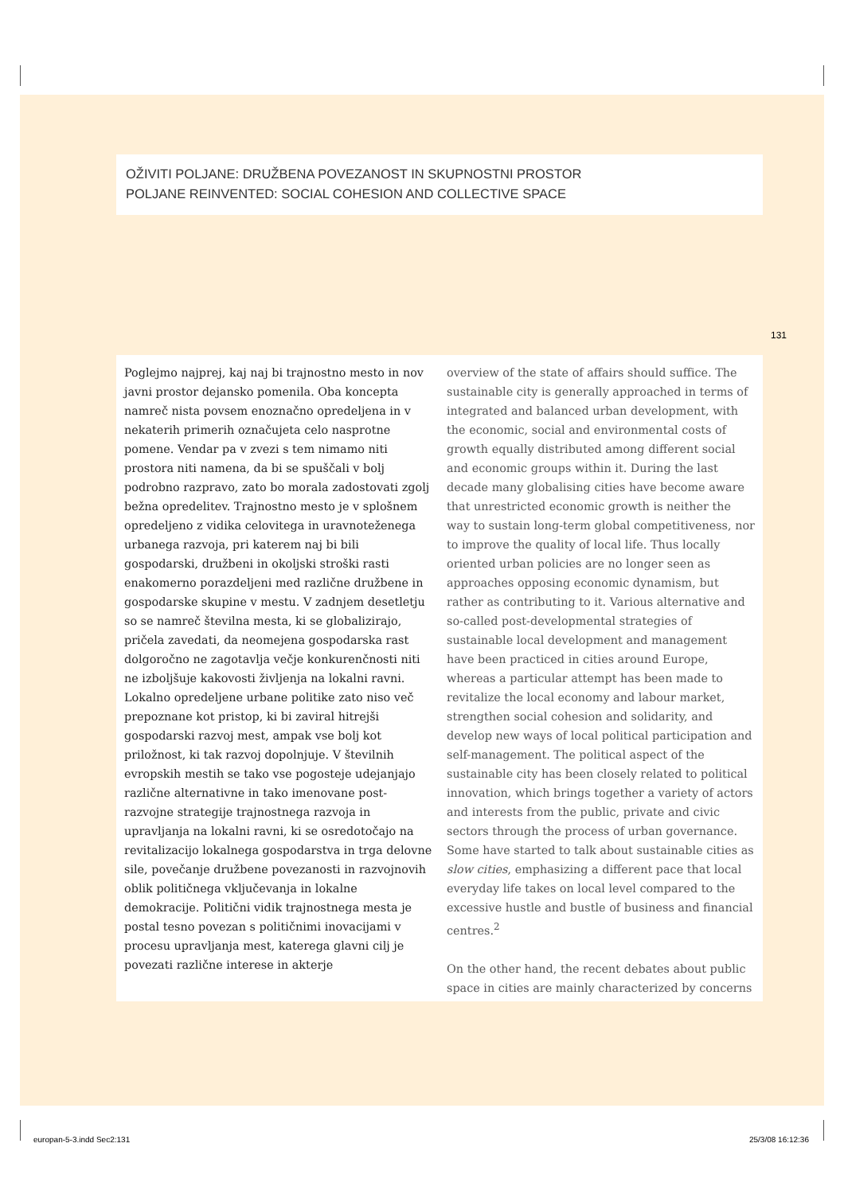OŽIVITI POLJANE: DRUŽBENA POVEZANOST IN SKUPNOSTNI PROSTOR
POLJANE REINVENTED: SOCIAL COHESION AND COLLECTIVE SPACE
131
Poglejmo najprej, kaj naj bi trajnostno mesto in nov javni prostor dejansko pomenila. Oba koncepta namreč nista povsem enoznačno opredeljena in v nekaterih primerih označujeta celo nasprotne pomene. Vendar pa v zvezi s tem nimamo niti prostora niti namena, da bi se spuščali v bolj podrobno razpravo, zato bo morala zadostovati zgolj bežna opredelitev. Trajnostno mesto je v splošnem opredeljeno z vidika celovitega in uravnoteženega urbanega razvoja, pri katerem naj bi bili gospodarski, družbeni in okoljski stroški rasti enakomerno porazdeljeni med različne družbene in gospodarske skupine v mestu. V zadnjem desetletju so se namreč številna mesta, ki se globalizirajo, pričela zavedati, da neomejena gospodarska rast dolgoročno ne zagotavlja večje konkurenčnosti niti ne izboljšuje kakovosti življenja na lokalni ravni. Lokalno opredeljene urbane politike zato niso več prepoznane kot pristop, ki bi zaviral hitrejši gospodarski razvoj mest, ampak vse bolj kot priložnost, ki tak razvoj dopolnjuje. V številnih evropskih mestih se tako vse pogosteje udejanjajo različne alternativne in tako imenovane post-razvojne strategije trajnostnega razvoja in upravljanja na lokalni ravni, ki se osredotočajo na revitalizacijo lokalnega gospodarstva in trga delovne sile, povečanje družbene povezanosti in razvojnovih oblik političnega vključevanja in lokalne demokracije. Politični vidik trajnostnega mesta je postal tesno povezan s političnimi inovacijami v procesu upravljanja mest, katerega glavni cilj je povezati različne interese in akterje
overview of the state of affairs should suffice. The sustainable city is generally approached in terms of integrated and balanced urban development, with the economic, social and environmental costs of growth equally distributed among different social and economic groups within it. During the last decade many globalising cities have become aware that unrestricted economic growth is neither the way to sustain long-term global competitiveness, nor to improve the quality of local life. Thus locally oriented urban policies are no longer seen as approaches opposing economic dynamism, but rather as contributing to it. Various alternative and so-called post-developmental strategies of sustainable local development and management have been practiced in cities around Europe, whereas a particular attempt has been made to revitalize the local economy and labour market, strengthen social cohesion and solidarity, and develop new ways of local political participation and self-management. The political aspect of the sustainable city has been closely related to political innovation, which brings together a variety of actors and interests from the public, private and civic sectors through the process of urban governance. Some have started to talk about sustainable cities as slow cities, emphasizing a different pace that local everyday life takes on local level compared to the excessive hustle and bustle of business and financial centres.<sup>2</sup>
On the other hand, the recent debates about public space in cities are mainly characterized by concerns
europan-5-3.indd Sec2:131 25/3/08 16:12:36